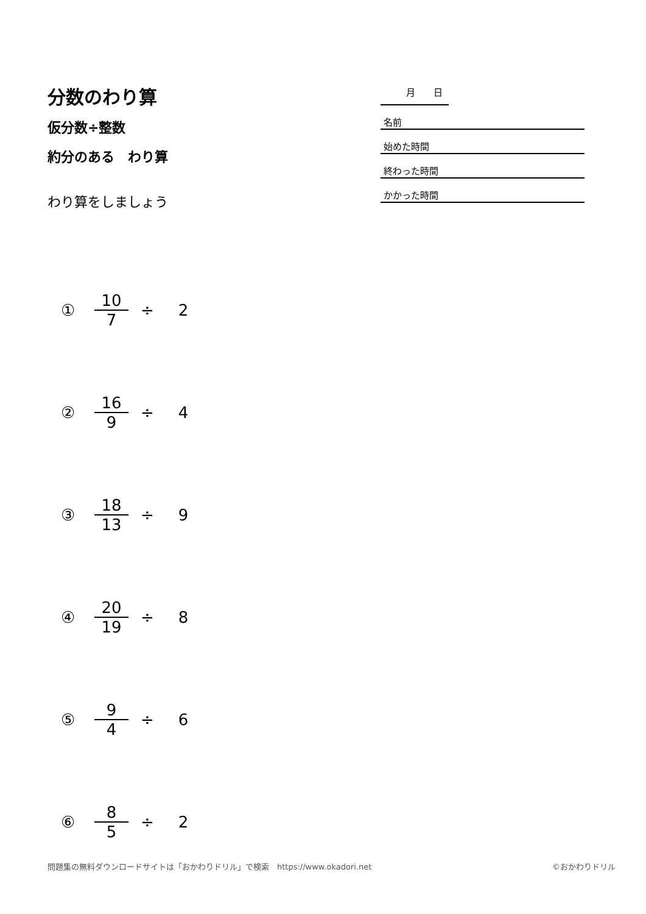分数のわり算
仮分数÷整数
約分のある　わり算
わり算をしましょう
月　　日
名前
始めた時間
終わった時間
かかった時間
① 10 7 ÷ 2
② 16 9 ÷ 4
③ 18 13 ÷ 9
④ 20 19 ÷ 8
⑤ 9 4 ÷ 6
⑥ 8 5 ÷ 2
問題集の無料ダウンロードサイトは「おかわりドリル」で検索　https://www.okadori.net ©おかわりドリル